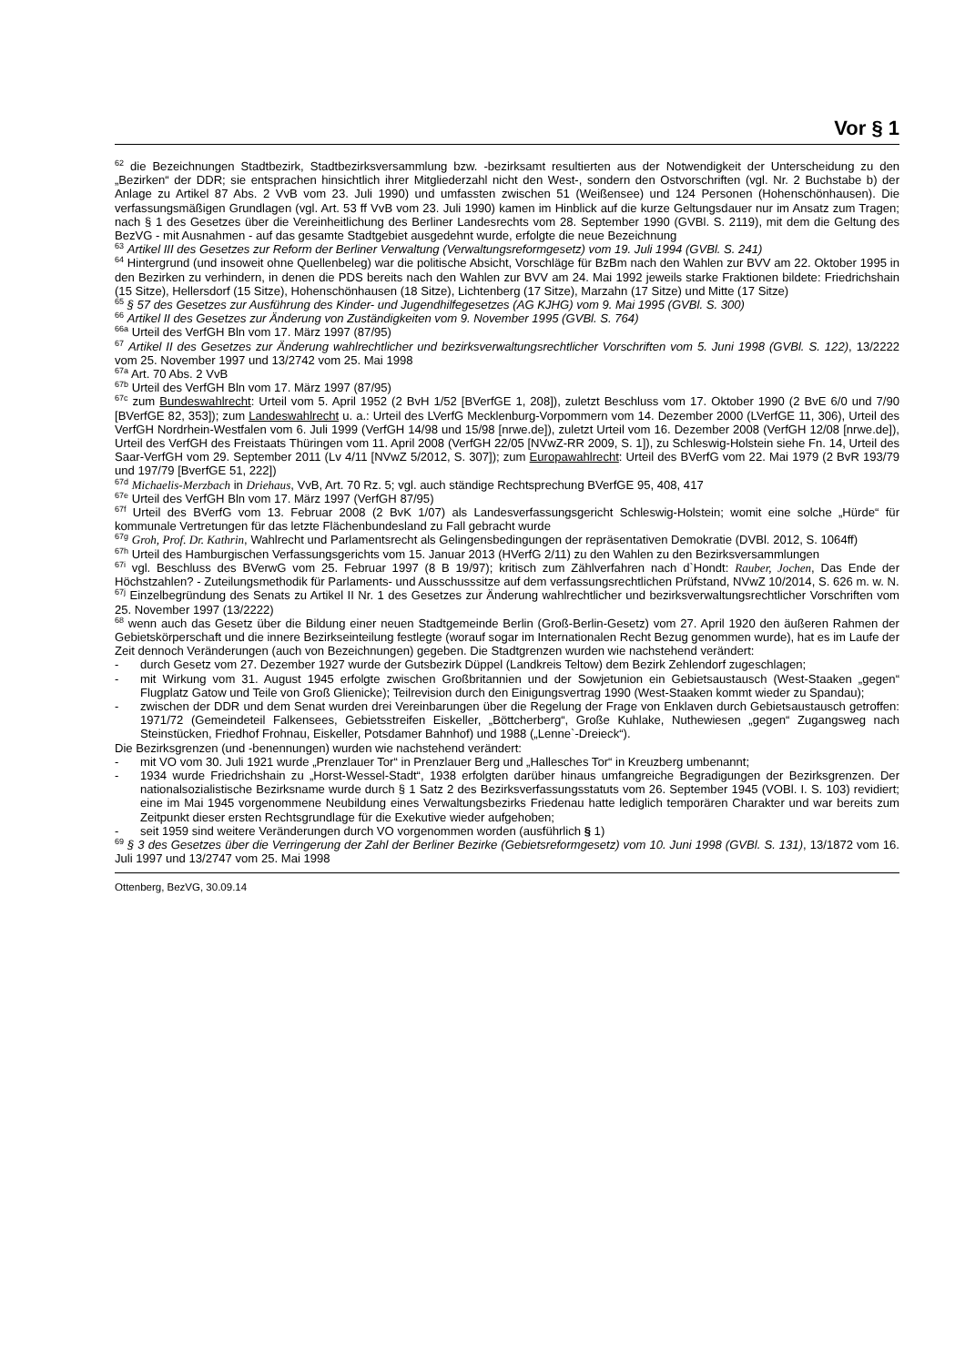Vor § 1
<sup>62</sup> die Bezeichnungen Stadtbezirk, Stadtbezirksversammlung bzw. -bezirksamt resultierten aus der Notwendigkeit der Unterscheidung zu den „Bezirken“ der DDR; sie entsprachen hinsichtlich ihrer Mitgliederzahl nicht den West-, sondern den Ostvorschriften (vgl. Nr. 2 Buchstabe b) der Anlage zu Artikel 87 Abs. 2 VvB vom 23. Juli 1990) und umfassten zwischen 51 (Weißensee) und 124 Personen (Hohenschönhausen). Die verfassungsmäßigen Grundlagen (vgl. Art. 53 ff VvB vom 23. Juli 1990) kamen im Hinblick auf die kurze Geltungsdauer nur im Ansatz zum Tragen; nach § 1 des Gesetzes über die Vereinheitlichung des Berliner Landesrechts vom 28. September 1990 (GVBl. S. 2119), mit dem die Geltung des BezVG - mit Ausnahmen - auf das gesamte Stadtgebiet ausgedehnt wurde, erfolgte die neue Bezeichnung
<sup>63</sup> Artikel III des Gesetzes zur Reform der Berliner Verwaltung (Verwaltungsreformgesetz) vom 19. Juli 1994 (GVBl. S. 241)
<sup>64</sup> Hintergrund (und insoweit ohne Quellenbeleg) war die politische Absicht, Vorschläge für BzBm nach den Wahlen zur BVV am 22. Oktober 1995 in den Bezirken zu verhindern, in denen die PDS bereits nach den Wahlen zur BVV am 24. Mai 1992 jeweils starke Fraktionen bildete: Friedrichshain (15 Sitze), Hellersdorf (15 Sitze), Hohenschönhausen (18 Sitze), Lichtenberg (17 Sitze), Marzahn (17 Sitze) und Mitte (17 Sitze)
<sup>65</sup> § 57 des Gesetzes zur Ausführung des Kinder- und Jugendhilfegesetzes (AG KJHG) vom 9. Mai 1995 (GVBl. S. 300)
<sup>66</sup> Artikel II des Gesetzes zur Änderung von Zuständigkeiten vom 9. November 1995 (GVBl. S. 764)
<sup>66a</sup> Urteil des VerfGH Bln vom 17. März 1997 (87/95)
<sup>67</sup> Artikel II des Gesetzes zur Änderung wahlrechtlicher und bezirksverwaltungsrechtlicher Vorschriften vom 5. Juni 1998 (GVBl. S. 122), 13/2222 vom 25. November 1997 und 13/2742 vom 25. Mai 1998
<sup>67a</sup> Art. 70 Abs. 2 VvB
<sup>67b</sup> Urteil des VerfGH Bln vom 17. März 1997 (87/95)
<sup>67c</sup> zum Bundeswahlrecht: Urteil vom 5. April 1952 (2 BvH 1/52 [BVerfGE 1, 208]), zuletzt Beschluss vom 17. Oktober 1990 (2 BvE 6/0 und 7/90 [BVerfGE 82, 353]); zum Landeswahlrecht u. a.: Urteil des LVerfG Mecklenburg-Vorpommern vom 14. Dezember 2000 (LVerfGE 11, 306), Urteil des VerfGH Nordrhein-Westfalen vom 6. Juli 1999 (VerfGH 14/98 und 15/98 [nrwe.de]), zuletzt Urteil vom 16. Dezember 2008 (VerfGH 12/08 [nrwe.de]), Urteil des VerfGH des Freistaats Thüringen vom 11. April 2008 (VerfGH 22/05 [NVwZ-RR 2009, S. 1]), zu Schleswig-Holstein siehe Fn. 14, Urteil des Saar-VerfGH vom 29. September 2011 (Lv 4/11 [NVwZ 5/2012, S. 307]); zum Europawahlrecht: Urteil des BVerfG vom 22. Mai 1979 (2 BvR 193/79 und 197/79 [BverfGE 51, 222])
<sup>67d</sup> Michaelis-Merzbach in Driehaus, VvB, Art. 70 Rz. 5; vgl. auch ständige Rechtsprechung BVerfGE 95, 408, 417
<sup>67e</sup> Urteil des VerfGH Bln vom 17. März 1997 (VerfGH 87/95)
<sup>67f</sup> Urteil des BVerfG vom 13. Februar 2008 (2 BvK 1/07) als Landesverfassungsgericht Schleswig-Holstein; womit eine solche „Hürde“ für kommunale Vertretungen für das letzte Flächenbundesland zu Fall gebracht wurde
<sup>67g</sup> Groh, Prof. Dr. Kathrin, Wahlrecht und Parlamentsrecht als Gelingensbedingungen der repräsentativen Demokratie (DVBl. 2012, S. 1064ff)
<sup>67h</sup> Urteil des Hamburgischen Verfassungsgerichts vom 15. Januar 2013 (HVerfG 2/11) zu den Wahlen zu den Bezirksversammlungen
<sup>67i</sup> vgl. Beschluss des BVerwG vom 25. Februar 1997 (8 B 19/97); kritisch zum Zählverfahren nach d`Hondt: Rauber, Jochen, Das Ende der Höchstzahlen? - Zuteilungsmethodik für Parlaments- und Ausschusssitze auf dem verfassungsrechtlichen Prüfstand, NVwZ 10/2014, S. 626 m. w. N.
<sup>67j</sup> Einzelbegründung des Senats zu Artikel II Nr. 1 des Gesetzes zur Änderung wahlrechtlicher und bezirksverwaltungsrechtlicher Vorschriften vom 25. November 1997 (13/2222)
<sup>68</sup> wenn auch das Gesetz über die Bildung einer neuen Stadtgemeinde Berlin (Groß-Berlin-Gesetz) vom 27. April 1920 den äußeren Rahmen der Gebietskörperschaft und die innere Bezirkseinteilung festlegte (worauf sogar im Internationalen Recht Bezug genommen wurde), hat es im Laufe der Zeit dennoch Veränderungen (auch von Bezeichnungen) gegeben. Die Stadtgrenzen wurden wie nachstehend verändert:
- durch Gesetz vom 27. Dezember 1927 wurde der Gutsbezirk Düppel (Landkreis Teltow) dem Bezirk Zehlendorf zugeschlagen;
- mit Wirkung vom 31. August 1945 erfolgte zwischen Großbritannien und der Sowjetunion ein Gebietsaustausch (West-Staaken „gegen“ Flugplatz Gatow und Teile von Groß Glienicke); Teilrevision durch den Einigungsvertrag 1990 (West-Staaken kommt wieder zu Spandau);
- zwischen der DDR und dem Senat wurden drei Vereinbarungen über die Regelung der Frage von Enklaven durch Gebietsaustausch getroffen: 1971/72 (Gemeindeteil Falkensees, Gebietsstreifen Eiskeller, „Böttcherberg“, Große Kuhlake, Nuthewiesen „gegen“ Zugangsweg nach Steinstücken, Friedhof Frohnau, Eiskeller, Potsdamer Bahnhof) und 1988 („Lenne`-Dreieck“).
Die Bezirksgrenzen (und -benennungen) wurden wie nachstehend verändert:
- mit VO vom 30. Juli 1921 wurde „Prenzlauer Tor“ in Prenzlauer Berg und „Hallesches Tor“ in Kreuzberg umbenannt;
- 1934 wurde Friedrichshain zu „Horst-Wessel-Stadt“, 1938 erfolgten darüber hinaus umfangreiche Begradigungen der Bezirksgrenzen. Der nationalsozialistische Bezirksname wurde durch § 1 Satz 2 des Bezirksverfassungsstatuts vom 26. September 1945 (VOBl. I. S. 103) revidiert; eine im Mai 1945 vorgenommene Neubildung eines Verwaltungsbezirks Friedenau hatte lediglich temporären Charakter und war bereits zum Zeitpunkt dieser ersten Rechtsgrundlage für die Exekutive wieder aufgehoben;
- seit 1959 sind weitere Veränderungen durch VO vorgenommen worden (ausführlich § 1)
<sup>69</sup> § 3 des Gesetzes über die Verringerung der Zahl der Berliner Bezirke (Gebietsreformgesetz) vom 10. Juni 1998 (GVBl. S. 131), 13/1872 vom 16. Juli 1997 und 13/2747 vom 25. Mai 1998
Ottenberg, BezVG, 30.09.14